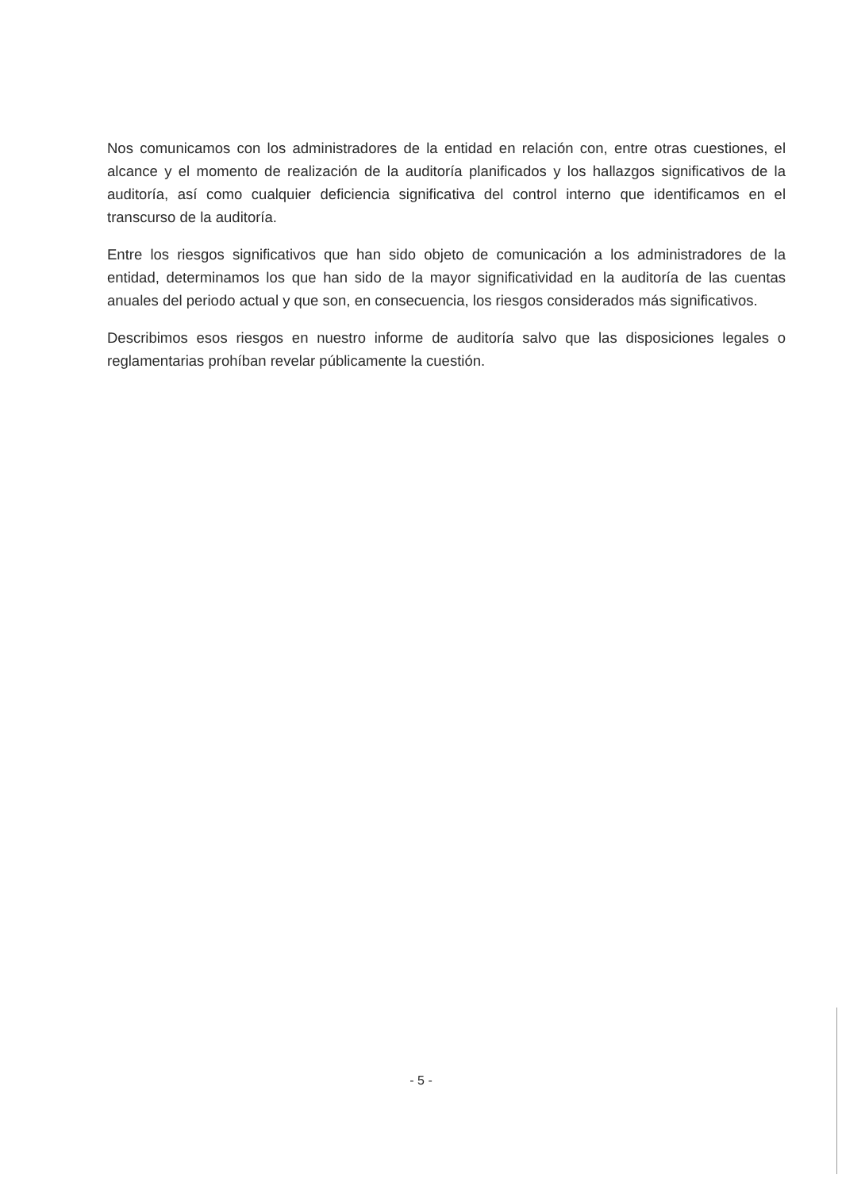Nos comunicamos con los administradores de la entidad en relación con, entre otras cuestiones, el alcance y el momento de realización de la auditoría planificados y los hallazgos significativos de la auditoría, así como cualquier deficiencia significativa del control interno que identificamos en el transcurso de la auditoría.
Entre los riesgos significativos que han sido objeto de comunicación a los administradores de la entidad, determinamos los que han sido de la mayor significatividad en la auditoría de las cuentas anuales del periodo actual y que son, en consecuencia, los riesgos considerados más significativos.
Describimos esos riesgos en nuestro informe de auditoría salvo que las disposiciones legales o reglamentarias prohíban revelar públicamente la cuestión.
- 5 -